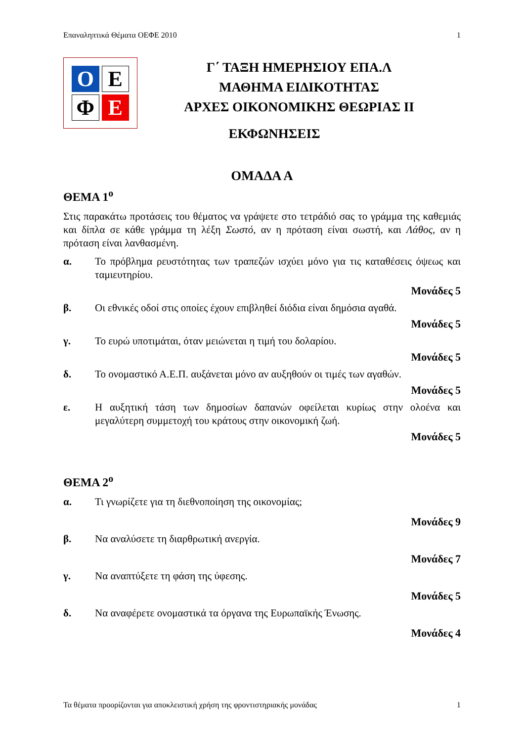Επαναληπτικά Θέματα ΟΕΦΕ 2010 1
O
E
Φ
E
Γ΄ ΤΑΞΗ ΗΜΕΡΗΣΙΟΥ ΕΠΑ.Λ
ΜΑΘΗΜΑ ΕΙΔΙΚΟΤΗΤΑΣ
ΑΡΧΕΣ ΟΙΚΟΝΟΜΙΚΗΣ ΘΕΩΡΙΑΣ ΙΙ
ΕΚΦΩΝΗΣΕΙΣ
ΟΜΑΔΑ Α
ΘΕΜΑ 1<sup>ο</sup>
Στις παρακάτω προτάσεις του θέματος να γράψετε στο τετράδιό σας το γράμμα της καθεμιάς και δίπλα σε κάθε γράμμα τη λέξη Σωστό, αν η πρόταση είναι σωστή, και Λάθος, αν η πρόταση είναι λανθασμένη.
α. Το πρόβλημα ρευστότητας των τραπεζών ισχύει μόνο για τις καταθέσεις όψεως και ταμιευτηρίου.
Μονάδες 5
β. Οι εθνικές οδοί στις οποίες έχουν επιβληθεί διόδια είναι δημόσια αγαθά.
Μονάδες 5
γ. Το ευρώ υποτιμάται, όταν μειώνεται η τιμή του δολαρίου.
Μονάδες 5
δ. Το ονομαστικό Α.Ε.Π. αυξάνεται μόνο αν αυξηθούν οι τιμές των αγαθών.
Μονάδες 5
ε. Η αυξητική τάση των δημοσίων δαπανών οφείλεται κυρίως στην ολοένα και μεγαλύτερη συμμετοχή του κράτους στην οικονομική ζωή.
Μονάδες 5
ΘΕΜΑ 2<sup>ο</sup>
α. Τι γνωρίζετε για τη διεθνοποίηση της οικονομίας;
Μονάδες 9
β. Να αναλύσετε τη διαρθρωτική ανεργία.
Μονάδες 7
γ. Να αναπτύξετε τη φάση της ύφεσης.
Μονάδες 5
δ. Να αναφέρετε ονομαστικά τα όργανα της Ευρωπαϊκής Ένωσης.
Μονάδες 4
Τα θέματα προορίζονται για αποκλειστική χρήση της φροντιστηριακής μονάδας 1